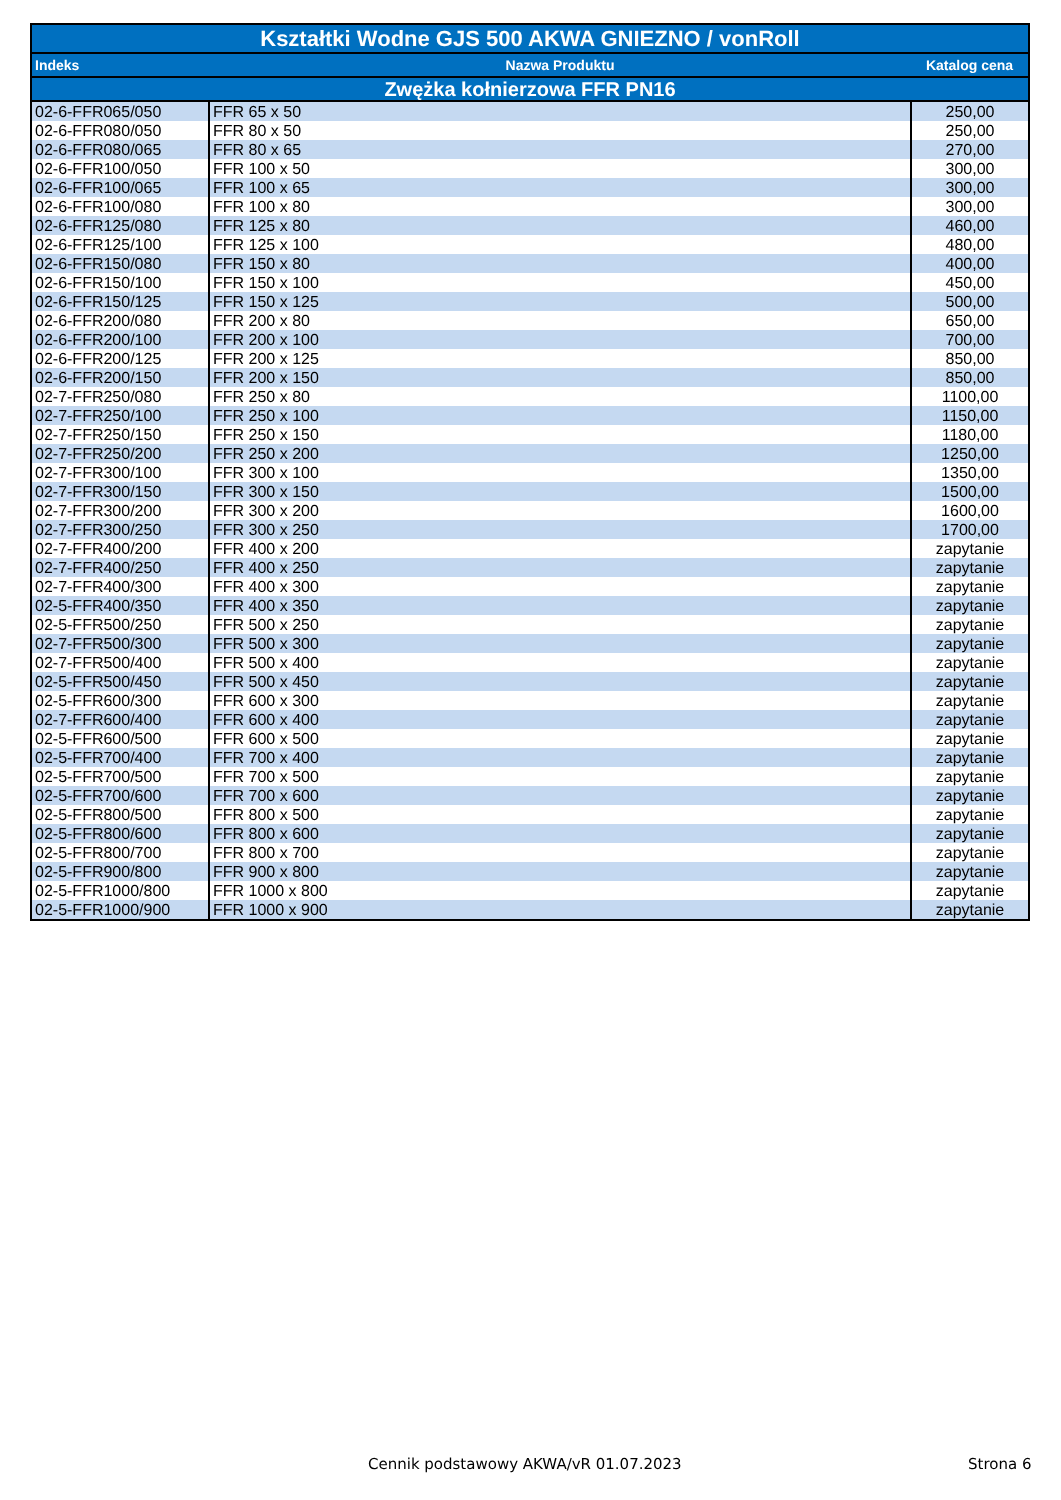| Kształtki Wodne GJS 500 AKWA GNIEZNO / vonRoll | | |
| --- | --- | --- |
| Indeks | Nazwa Produktu | Katalog cena |
| Zwężka kołnierzowa FFR PN16 | | |
| 02-6-FFR065/050 | FFR 65 x 50 | 250,00 |
| 02-6-FFR080/050 | FFR 80 x 50 | 250,00 |
| 02-6-FFR080/065 | FFR 80 x 65 | 270,00 |
| 02-6-FFR100/050 | FFR 100 x 50 | 300,00 |
| 02-6-FFR100/065 | FFR 100 x 65 | 300,00 |
| 02-6-FFR100/080 | FFR 100 x 80 | 300,00 |
| 02-6-FFR125/080 | FFR 125 x 80 | 460,00 |
| 02-6-FFR125/100 | FFR 125 x 100 | 480,00 |
| 02-6-FFR150/080 | FFR 150 x 80 | 400,00 |
| 02-6-FFR150/100 | FFR 150 x 100 | 450,00 |
| 02-6-FFR150/125 | FFR 150 x 125 | 500,00 |
| 02-6-FFR200/080 | FFR 200 x 80 | 650,00 |
| 02-6-FFR200/100 | FFR 200 x 100 | 700,00 |
| 02-6-FFR200/125 | FFR 200 x 125 | 850,00 |
| 02-6-FFR200/150 | FFR 200 x 150 | 850,00 |
| 02-7-FFR250/080 | FFR 250 x 80 | 1100,00 |
| 02-7-FFR250/100 | FFR 250 x 100 | 1150,00 |
| 02-7-FFR250/150 | FFR 250 x 150 | 1180,00 |
| 02-7-FFR250/200 | FFR 250 x 200 | 1250,00 |
| 02-7-FFR300/100 | FFR 300 x 100 | 1350,00 |
| 02-7-FFR300/150 | FFR 300 x 150 | 1500,00 |
| 02-7-FFR300/200 | FFR 300 x 200 | 1600,00 |
| 02-7-FFR300/250 | FFR 300 x 250 | 1700,00 |
| 02-7-FFR400/200 | FFR 400 x 200 | zapytanie |
| 02-7-FFR400/250 | FFR 400 x 250 | zapytanie |
| 02-7-FFR400/300 | FFR 400 x 300 | zapytanie |
| 02-5-FFR400/350 | FFR 400 x 350 | zapytanie |
| 02-5-FFR500/250 | FFR 500 x 250 | zapytanie |
| 02-7-FFR500/300 | FFR 500 x 300 | zapytanie |
| 02-7-FFR500/400 | FFR 500 x 400 | zapytanie |
| 02-5-FFR500/450 | FFR 500 x 450 | zapytanie |
| 02-5-FFR600/300 | FFR 600 x 300 | zapytanie |
| 02-7-FFR600/400 | FFR 600 x 400 | zapytanie |
| 02-5-FFR600/500 | FFR 600 x 500 | zapytanie |
| 02-5-FFR700/400 | FFR 700 x 400 | zapytanie |
| 02-5-FFR700/500 | FFR 700 x 500 | zapytanie |
| 02-5-FFR700/600 | FFR 700 x 600 | zapytanie |
| 02-5-FFR800/500 | FFR 800 x 500 | zapytanie |
| 02-5-FFR800/600 | FFR 800 x 600 | zapytanie |
| 02-5-FFR800/700 | FFR 800 x 700 | zapytanie |
| 02-5-FFR900/800 | FFR 900 x 800 | zapytanie |
| 02-5-FFR1000/800 | FFR 1000 x 800 | zapytanie |
| 02-5-FFR1000/900 | FFR 1000 x 900 | zapytanie |
Cennik podstawowy AKWA/vR 01.07.2023 Strona 6